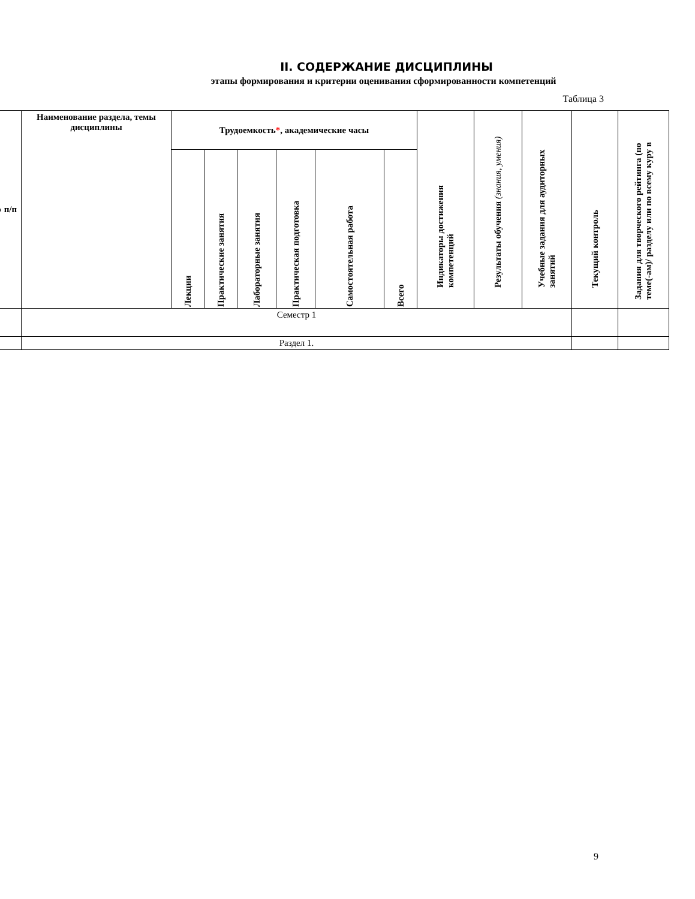II. СОДЕРЖАНИЕ ДИСЦИПЛИНЫ
этапы формирования и критерии оценивания сформированности компетенций
Таблица 3
| № п/п | Наименование раздела, темы дисциплины | Трудоемкость * , академические часы | | | | | | Индикаторы достижения компетенций | Результаты обучения (знания, умения) | Учебные задания для аудиторных занятий | Текущий контроль | Задания для творческого рейтинга (по теме(-ам)/ разделу или по всему куру в |
| --- | --- | --- | --- | --- | --- | --- | --- | --- | --- | --- | --- | --- |
| | | Лекции | Практические занятия | Лабораторные занятия | Практическая подготовка | Самостоятельная работа | Всего | | | | | |
| | Семестр 1 | | | | | | | | | | | |
| | Раздел 1. | | | | | | | | | | | |
9